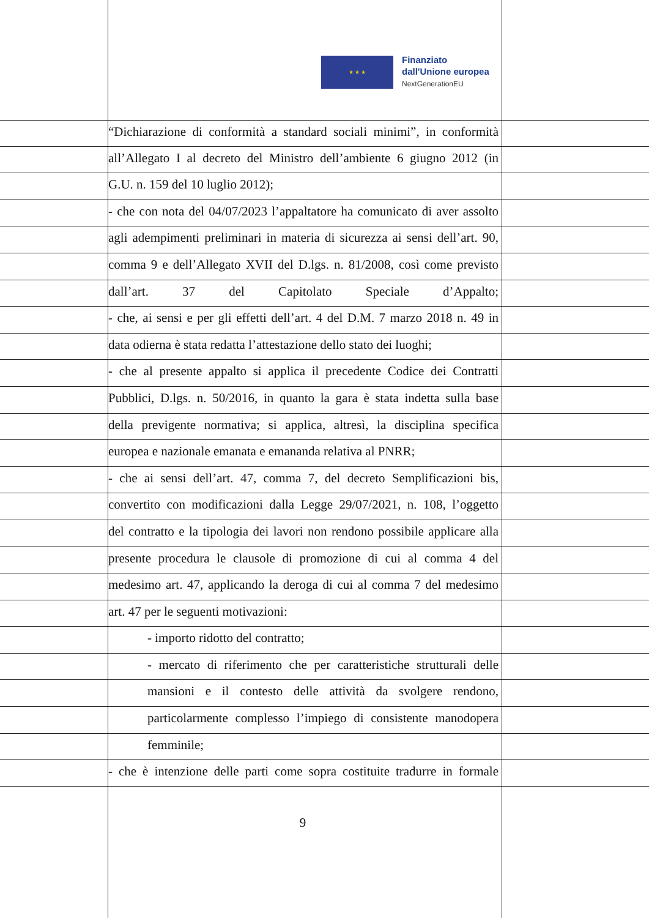★ ★ ★
Finanziato
dall'Unione europea
NextGenerationEU
“Dichiarazione di conformità a standard sociali minimi”, in conformità
all’Allegato I al decreto del Ministro dell’ambiente 6 giugno 2012 (in
G.U. n. 159 del 10 luglio 2012);
- che con nota del 04/07/2023 l’appaltatore ha comunicato di aver assolto
agli adempimenti preliminari in materia di sicurezza ai sensi dell’art. 90,
comma 9 e dell’Allegato XVII del D.lgs. n. 81/2008, così come previsto
dall’art. 37 del Capitolato Speciale d’Appalto;
- che, ai sensi e per gli effetti dell’art. 4 del D.M. 7 marzo 2018 n. 49 in
data odierna è stata redatta l’attestazione dello stato dei luoghi;
- che al presente appalto si applica il precedente Codice dei Contratti
Pubblici, D.lgs. n. 50/2016, in quanto la gara è stata indetta sulla base
della previgente normativa; si applica, altresì, la disciplina specifica
europea e nazionale emanata e emananda relativa al PNRR;
- che ai sensi dell’art. 47, comma 7, del decreto Semplificazioni bis,
convertito con modificazioni dalla Legge 29/07/2021, n. 108, l’oggetto
del contratto e la tipologia dei lavori non rendono possibile applicare alla
presente procedura le clausole di promozione di cui al comma 4 del
medesimo art. 47, applicando la deroga di cui al comma 7 del medesimo
art. 47 per le seguenti motivazioni:
- importo ridotto del contratto;
- mercato di riferimento che per caratteristiche strutturali delle
mansioni e il contesto delle attività da svolgere rendono,
particolarmente complesso l’impiego di consistente manodopera
femminile;
- che è intenzione delle parti come sopra costituite tradurre in formale
9